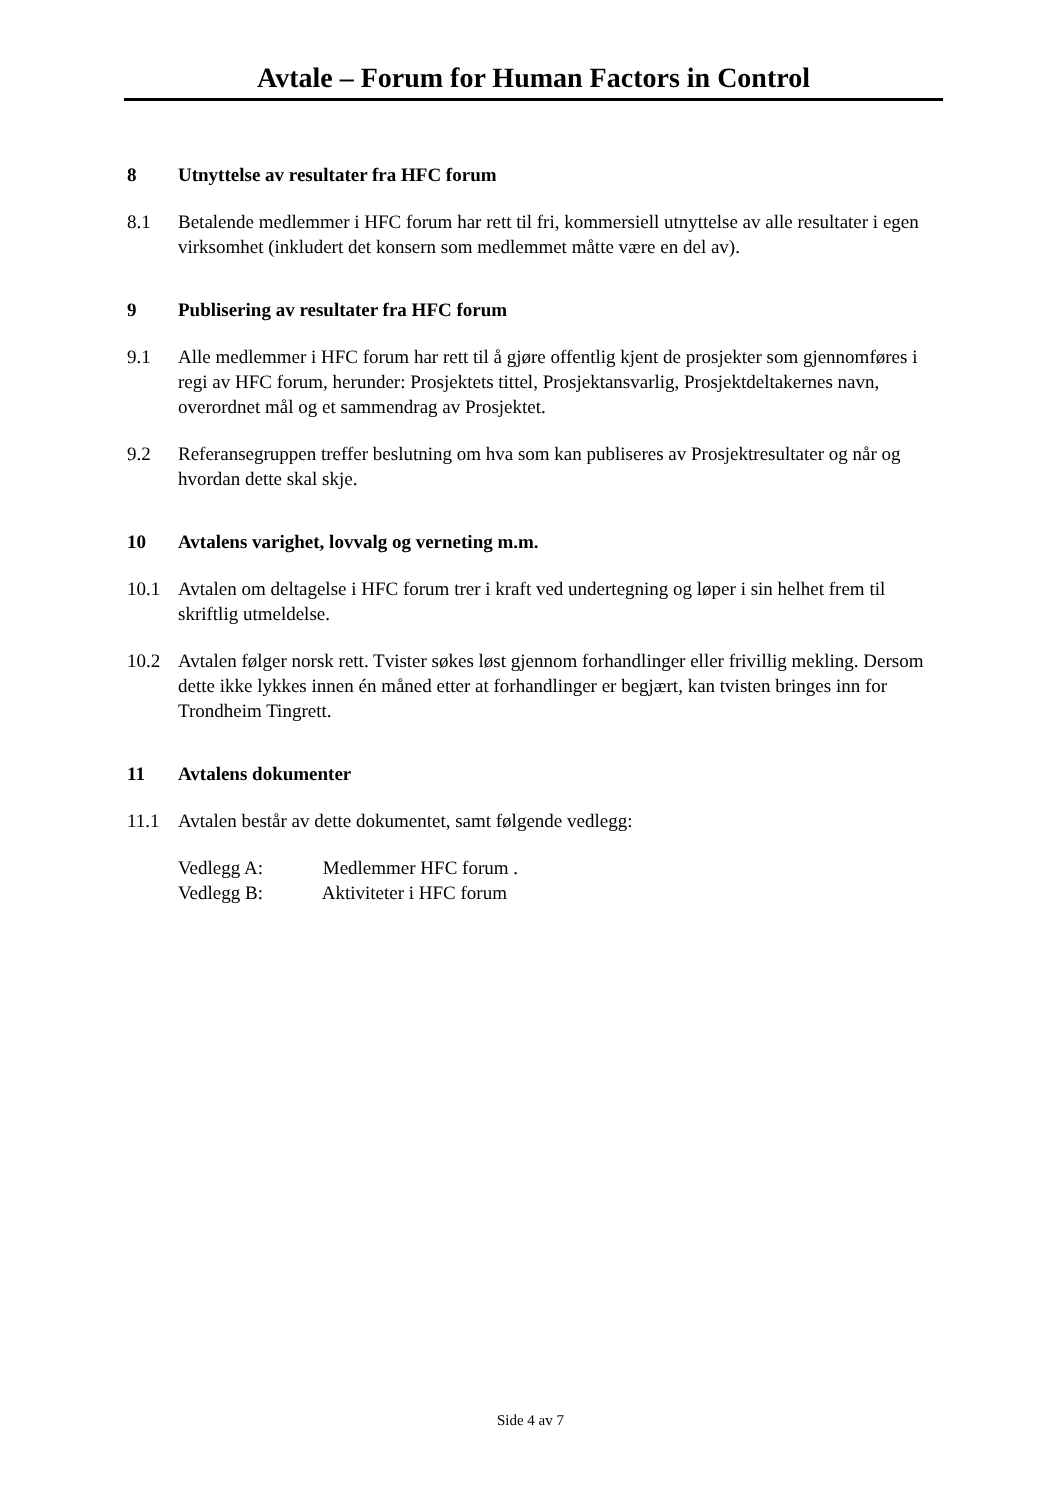Avtale – Forum for Human Factors in Control
8 Utnyttelse av resultater fra HFC forum
8.1 Betalende medlemmer i HFC forum har rett til fri, kommersiell utnyttelse av alle resultater i egen virksomhet (inkludert det konsern som medlemmet måtte være en del av).
9 Publisering av resultater fra HFC forum
9.1 Alle medlemmer i HFC forum har rett til å gjøre offentlig kjent de prosjekter som gjennomføres i regi av HFC forum, herunder: Prosjektets tittel, Prosjektansvarlig, Prosjektdeltakernes navn, overordnet mål og et sammendrag av Prosjektet.
9.2 Referansegruppen treffer beslutning om hva som kan publiseres av Prosjektresultater og når og hvordan dette skal skje.
10 Avtalens varighet, lovvalg og verneting m.m.
10.1 Avtalen om deltagelse i HFC forum trer i kraft ved undertegning og løper i sin helhet frem til skriftlig utmeldelse.
10.2 Avtalen følger norsk rett. Tvister søkes løst gjennom forhandlinger eller frivillig mekling. Dersom dette ikke lykkes innen én måned etter at forhandlinger er begjært, kan tvisten bringes inn for Trondheim Tingrett.
11 Avtalens dokumenter
11.1 Avtalen består av dette dokumentet, samt følgende vedlegg:
Vedlegg A: Medlemmer HFC forum .
Vedlegg B: Aktiviteter i HFC forum
Side 4 av 7